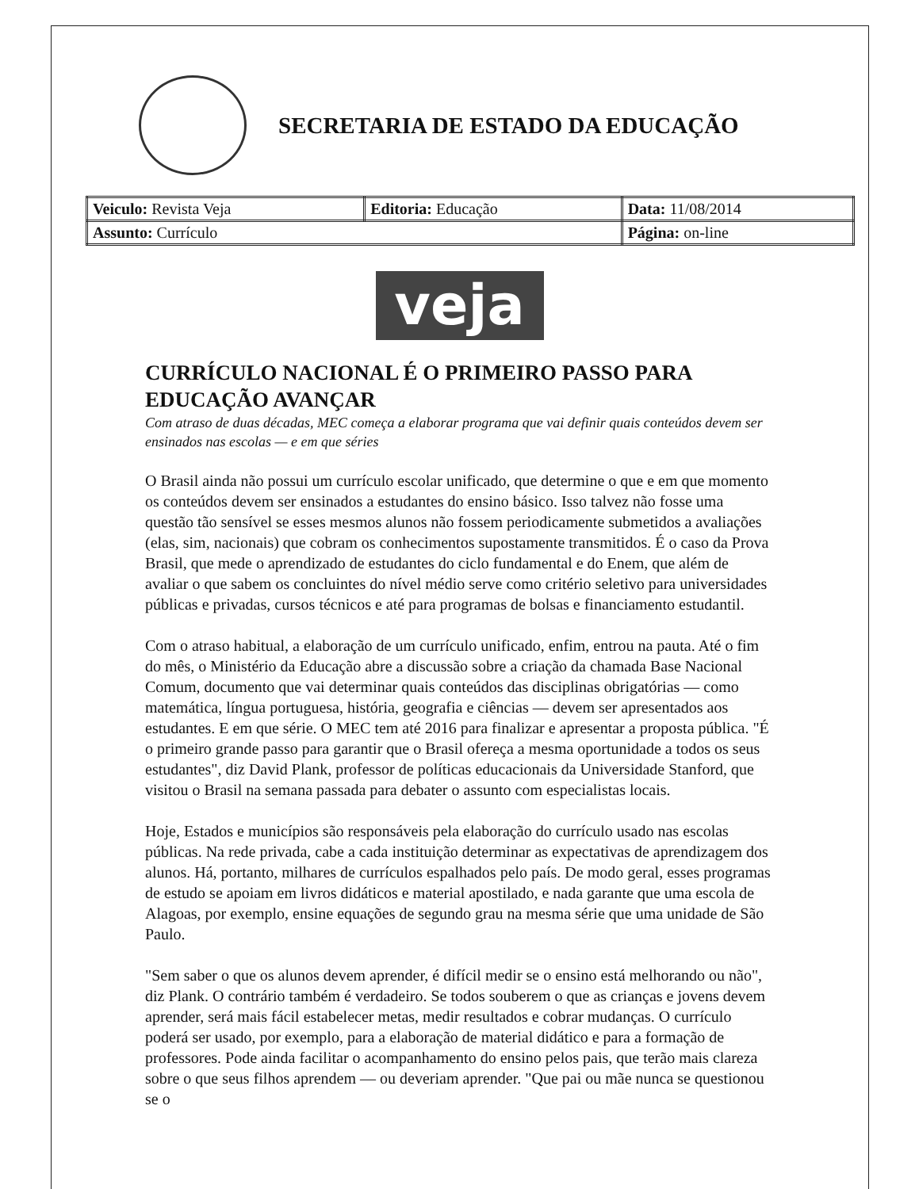SECRETARIA DE ESTADO DA EDUCAÇÃO
| Veiculo: Revista Veja | Editoria: Educação | Data: 11/08/2014 |
| Assunto: Currículo | | Página: on-line |
veja
CURRÍCULO NACIONAL É O PRIMEIRO PASSO PARA EDUCAÇÃO AVANÇAR
Com atraso de duas décadas, MEC começa a elaborar programa que vai definir quais conteúdos devem ser ensinados nas escolas — e em que séries
O Brasil ainda não possui um currículo escolar unificado, que determine o que e em que momento os conteúdos devem ser ensinados a estudantes do ensino básico. Isso talvez não fosse uma questão tão sensível se esses mesmos alunos não fossem periodicamente submetidos a avaliações (elas, sim, nacionais) que cobram os conhecimentos supostamente transmitidos. É o caso da Prova Brasil, que mede o aprendizado de estudantes do ciclo fundamental e do Enem, que além de avaliar o que sabem os concluintes do nível médio serve como critério seletivo para universidades públicas e privadas, cursos técnicos e até para programas de bolsas e financiamento estudantil.
Com o atraso habitual, a elaboração de um currículo unificado, enfim, entrou na pauta. Até o fim do mês, o Ministério da Educação abre a discussão sobre a criação da chamada Base Nacional Comum, documento que vai determinar quais conteúdos das disciplinas obrigatórias — como matemática, língua portuguesa, história, geografia e ciências — devem ser apresentados aos estudantes. E em que série. O MEC tem até 2016 para finalizar e apresentar a proposta pública. "É o primeiro grande passo para garantir que o Brasil ofereça a mesma oportunidade a todos os seus estudantes", diz David Plank, professor de políticas educacionais da Universidade Stanford, que visitou o Brasil na semana passada para debater o assunto com especialistas locais.
Hoje, Estados e municípios são responsáveis pela elaboração do currículo usado nas escolas públicas. Na rede privada, cabe a cada instituição determinar as expectativas de aprendizagem dos alunos. Há, portanto, milhares de currículos espalhados pelo país. De modo geral, esses programas de estudo se apoiam em livros didáticos e material apostilado, e nada garante que uma escola de Alagoas, por exemplo, ensine equações de segundo grau na mesma série que uma unidade de São Paulo.
"Sem saber o que os alunos devem aprender, é difícil medir se o ensino está melhorando ou não", diz Plank. O contrário também é verdadeiro. Se todos souberem o que as crianças e jovens devem aprender, será mais fácil estabelecer metas, medir resultados e cobrar mudanças. O currículo poderá ser usado, por exemplo, para a elaboração de material didático e para a formação de professores. Pode ainda facilitar o acompanhamento do ensino pelos pais, que terão mais clareza sobre o que seus filhos aprendem — ou deveriam aprender. "Que pai ou mãe nunca se questionou se o